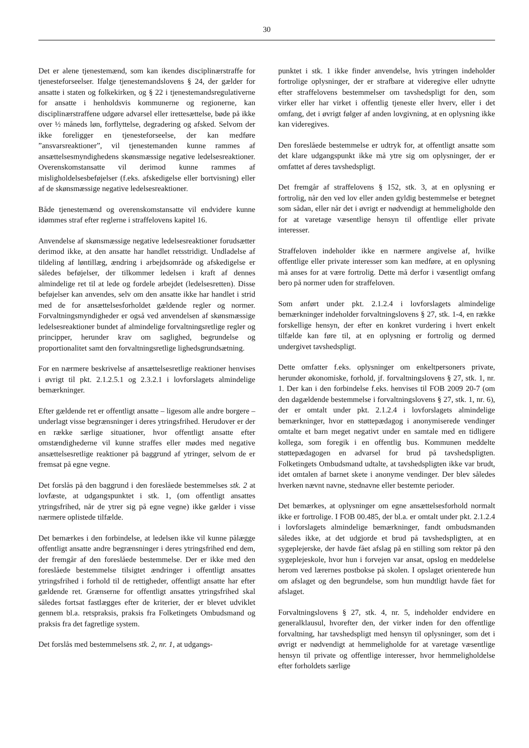30
Det er alene tjenestemænd, som kan ikendes disciplinærstraffe for tjenesteforseelser. Ifølge tjenestemandslovens § 24, der gælder for ansatte i staten og folkekirken, og § 22 i tjenestemandsregulativerne for ansatte i henholdsvis kommunerne og regionerne, kan disciplinærstraffene udgøre advarsel eller irettesættelse, bøde på ikke over ½ måneds løn, forflyttelse, degradering og afsked. Selvom der ikke foreligger en tjenesteforseelse, der kan medføre ”ansvarsreaktioner”, vil tjenestemanden kunne rammes af ansættelsesmyndighedens skønsmæssige negative ledelsesreaktioner. Overenskomstansatte vil derimod kunne rammes af misligholdelsesbeføjelser (f.eks. afskedigelse eller bortvisning) eller af de skønsmæssige negative ledelsesreaktioner.
Både tjenestemænd og overenskomstansatte vil endvidere kunne idømmes straf efter reglerne i straffelovens kapitel 16.
Anvendelse af skønsmæssige negative ledelsesreaktioner forudsætter derimod ikke, at den ansatte har handlet retsstridigt. Undladelse af tildeling af løntillæg, ændring i arbejdsområde og afskedigelse er således beføjelser, der tilkommer ledelsen i kraft af dennes almindelige ret til at lede og fordele arbejdet (ledelsesretten). Disse beføjelser kan anvendes, selv om den ansatte ikke har handlet i strid med de for ansættelsesforholdet gældende regler og normer. Forvaltningsmyndigheder er også ved anvendelsen af skønsmæssige ledelsesreaktioner bundet af almindelige forvaltningsretlige regler og principper, herunder krav om saglighed, begrundelse og proportionalitet samt den forvaltningsretlige lighedsgrundsætning.
For en nærmere beskrivelse af ansættelsesretlige reaktioner henvises i øvrigt til pkt. 2.1.2.5.1 og 2.3.2.1 i lovforslagets almindelige bemærkninger.
Efter gældende ret er offentligt ansatte – ligesom alle andre borgere – underlagt visse begrænsninger i deres ytringsfrihed. Herudover er der en række særlige situationer, hvor offentligt ansatte efter omstændighederne vil kunne straffes eller mødes med negative ansættelsesretlige reaktioner på baggrund af ytringer, selvom de er fremsat på egne vegne.
Det forslås på den baggrund i den foreslåede bestemmelses stk. 2 at lovfæste, at udgangspunktet i stk. 1, (om offentligt ansattes ytringsfrihed, når de ytrer sig på egne vegne) ikke gælder i visse nærmere oplistede tilfælde.
Det bemærkes i den forbindelse, at ledelsen ikke vil kunne pålægge offentligt ansatte andre begrænsninger i deres ytringsfrihed end dem, der fremgår af den foreslåede bestemmelse. Der er ikke med den foreslåede bestemmelse tilsigtet ændringer i offentligt ansattes ytringsfrihed i forhold til de rettigheder, offentligt ansatte har efter gældende ret. Grænserne for offentligt ansattes ytringsfrihed skal således fortsat fastlægges efter de kriterier, der er blevet udviklet gennem bl.a. retspraksis, praksis fra Folketingets Ombudsmand og praksis fra det fagretlige system.
Det forslås med bestemmelsens stk. 2, nr. 1, at udgangs-
punktet i stk. 1 ikke finder anvendelse, hvis ytringen indeholder fortrolige oplysninger, der er strafbare at videregive eller udnytte efter straffelovens bestemmelser om tavshedspligt for den, som virker eller har virket i offentlig tjeneste eller hverv, eller i det omfang, det i øvrigt følger af anden lovgivning, at en oplysning ikke kan videregives.
Den foreslåede bestemmelse er udtryk for, at offentligt ansatte som det klare udgangspunkt ikke må ytre sig om oplysninger, der er omfattet af deres tavshedspligt.
Det fremgår af straffelovens § 152, stk. 3, at en oplysning er fortrolig, når den ved lov eller anden gyldig bestemmelse er betegnet som sådan, eller når det i øvrigt er nødvendigt at hemmeligholde den for at varetage væsentlige hensyn til offentlige eller private interesser.
Straffeloven indeholder ikke en nærmere angivelse af, hvilke offentlige eller private interesser som kan medføre, at en oplysning må anses for at være fortrolig. Dette må derfor i væsentligt omfang bero på normer uden for straffeloven.
Som anført under pkt. 2.1.2.4 i lovforslagets almindelige bemærkninger indeholder forvaltningslovens § 27, stk. 1-4, en række forskellige hensyn, der efter en konkret vurdering i hvert enkelt tilfælde kan føre til, at en oplysning er fortrolig og dermed undergivet tavshedspligt.
Dette omfatter f.eks. oplysninger om enkeltpersoners private, herunder økonomiske, forhold, jf. forvaltningslovens § 27, stk. 1, nr. 1. Der kan i den forbindelse f.eks. henvises til FOB 2009 20-7 (om den dagældende bestemmelse i forvaltningslovens § 27, stk. 1, nr. 6), der er omtalt under pkt. 2.1.2.4 i lovforslagets almindelige bemærkninger, hvor en støttepædagog i anonymiserede vendinger omtalte et barn meget negativt under en samtale med en tidligere kollega, som foregik i en offentlig bus. Kommunen meddelte støttepædagogen en advarsel for brud på tavshedspligten. Folketingets Ombudsmand udtalte, at tavshedspligten ikke var brudt, idet omtalen af barnet skete i anonyme vendinger. Der blev således hverken nævnt navne, stednavne eller bestemte perioder.
Det bemærkes, at oplysninger om egne ansættelsesforhold normalt ikke er fortrolige. I FOB 00.485, der bl.a. er omtalt under pkt. 2.1.2.4 i lovforslagets almindelige bemærkninger, fandt ombudsmanden således ikke, at det udgjorde et brud på tavshedspligten, at en sygeplejerske, der havde fået afslag på en stilling som rektor på den sygeplejeskole, hvor hun i forvejen var ansat, opslog en meddelelse herom ved lærernes postbokse på skolen. I opslaget orienterede hun om afslaget og den begrundelse, som hun mundtligt havde fået for afslaget.
Forvaltningslovens § 27, stk. 4, nr. 5, indeholder endvidere en generalklausul, hvorefter den, der virker inden for den offentlige forvaltning, har tavshedspligt med hensyn til oplysninger, som det i øvrigt er nødvendigt at hemmeligholde for at varetage væsentlige hensyn til private og offentlige interesser, hvor hemmeligholdelse efter forholdets særlige